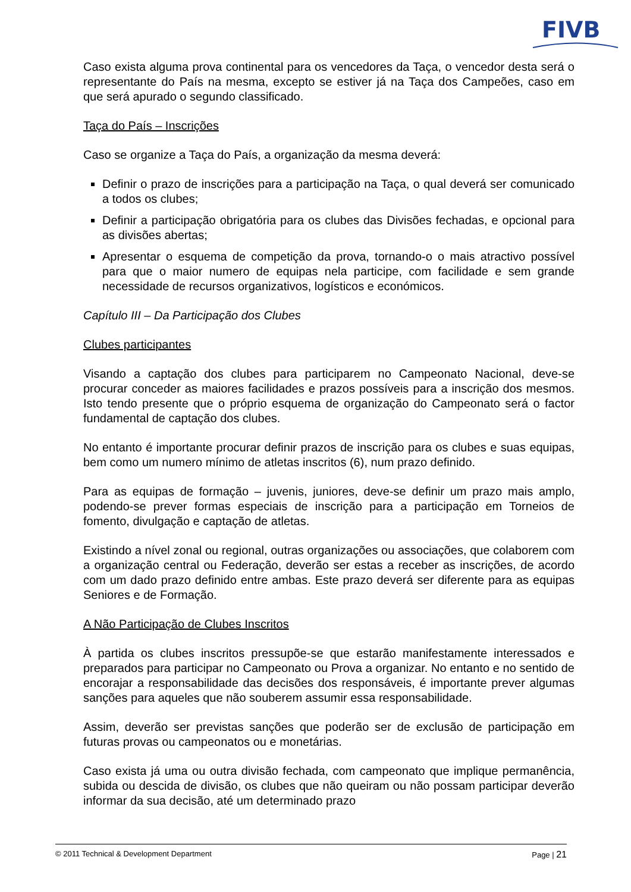FIVB
Caso exista alguma prova continental para os vencedores da Taça, o vencedor desta será o representante do País na mesma, excepto se estiver já na Taça dos Campeões, caso em que será apurado o segundo classificado.
Taça do País – Inscrições
Caso se organize a Taça do País, a organização da mesma deverá:
Definir o prazo de inscrições para a participação na Taça, o qual deverá ser comunicado a todos os clubes;
Definir a participação obrigatória para os clubes das Divisões fechadas, e opcional para as divisões abertas;
Apresentar o esquema de competição da prova, tornando-o o mais atractivo possível para que o maior numero de equipas nela participe, com facilidade e sem grande necessidade de recursos organizativos, logísticos e económicos.
Capítulo III – Da Participação dos Clubes
Clubes participantes
Visando a captação dos clubes para participarem no Campeonato Nacional, deve-se procurar conceder as maiores facilidades e prazos possíveis para a inscrição dos mesmos. Isto tendo presente que o próprio esquema de organização do Campeonato será o factor fundamental de captação dos clubes.
No entanto é importante procurar definir prazos de inscrição para os clubes e suas equipas, bem como um numero mínimo de atletas inscritos (6), num prazo definido.
Para as equipas de formação – juvenis, juniores, deve-se definir um prazo mais amplo, podendo-se prever formas especiais de inscrição para a participação em Torneios de fomento, divulgação e captação de atletas.
Existindo a nível zonal ou regional, outras organizações ou associações, que colaborem com a organização central ou Federação, deverão ser estas a receber as inscrições, de acordo com um dado prazo definido entre ambas. Este prazo deverá ser diferente para as equipas Seniores e de Formação.
A Não Participação de Clubes Inscritos
À partida os clubes inscritos pressupõe-se que estarão manifestamente interessados e preparados para participar no Campeonato ou Prova a organizar. No entanto e no sentido de encorajar a responsabilidade das decisões dos responsáveis, é importante prever algumas sanções para aqueles que não souberem assumir essa responsabilidade.
Assim, deverão ser previstas sanções que poderão ser de exclusão de participação em futuras provas ou campeonatos ou e monetárias.
Caso exista já uma ou outra divisão fechada, com campeonato que implique permanência, subida ou descida de divisão, os clubes que não queiram ou não possam participar deverão informar da sua decisão, até um determinado prazo
© 2011 Technical & Development Department Page | 21